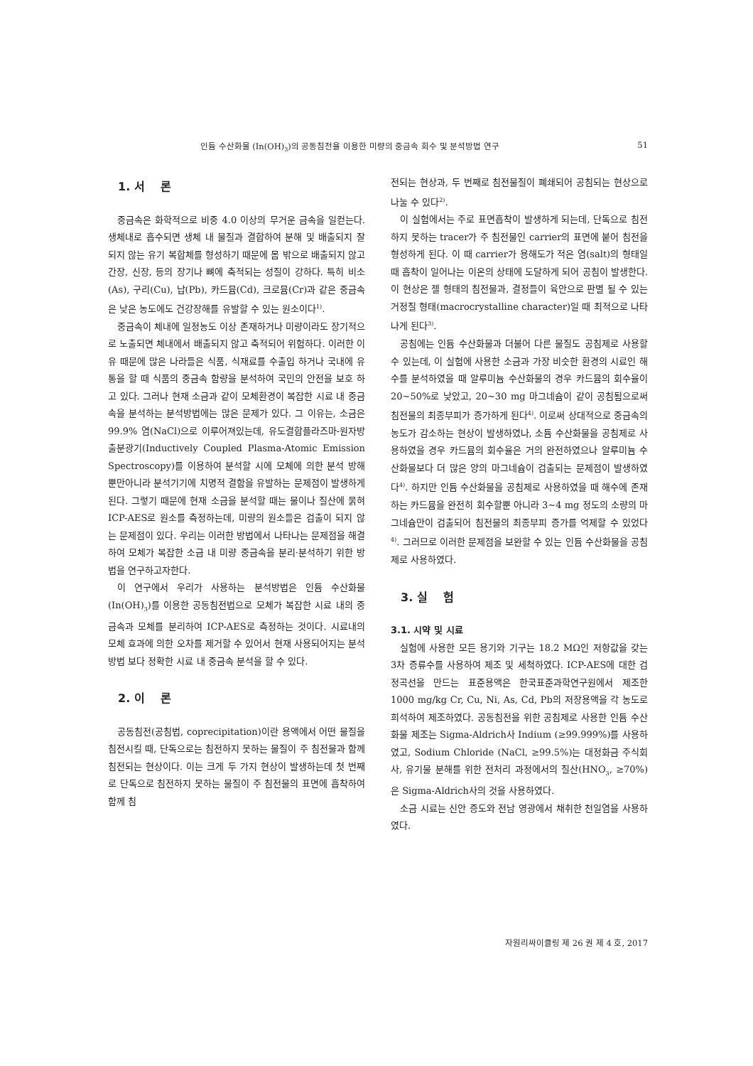인듐 수산화물 (In(OH)<sub>3</sub>)의 공동침전을 이용한 미량의 중금속 회수 및 분석방법 연구 51
1. 서 론
중금속은 화학적으로 비중 4.0 이상의 무거운 금속을 일컫는다. 생체내로 흡수되면 생체 내 물질과 결합하여 분해 및 배출되지 잘 되지 않는 유기 복합체를 형성하기 때문에 몸 밖으로 배출되지 않고 간장, 신장, 등의 장기나 뼈에 축적되는 성질이 강하다. 특히 비소(As), 구리(Cu), 납(Pb), 카드뮴(Cd), 크로뮴(Cr)과 같은 중금속은 낮은 농도에도 건강장해를 유발할 수 있는 원소이다<sup>1)</sup>.
중금속이 체내에 일정농도 이상 존재하거나 미량이라도 장기적으로 노출되면 체내에서 배출되지 않고 축적되어 위험하다. 이러한 이유 때문에 많은 나라들은 식품, 식재료를 수출입 하거나 국내에 유통을 할 때 식품의 중금속 함량을 분석하여 국민의 안전을 보호 하고 있다. 그러나 현재 소금과 같이 모체환경이 복잡한 시료 내 중금속을 분석하는 분석방법에는 많은 문제가 있다. 그 이유는, 소금은 99.9% 염(NaCl)으로 이루어져있는데, 유도결합플라즈마-원자방출분광기(Inductively Coupled Plasma-Atomic Emission Spectroscopy)를 이용하여 분석할 시에 모체에 의한 분석 방해 뿐만아니라 분석기기에 치명적 결함을 유발하는 문제점이 발생하게 된다. 그렇기 때문에 현재 소금을 분석할 때는 물이나 질산에 묽혀 ICP-AES로 원소를 측정하는데, 미량의 원소들은 검출이 되지 않는 문제점이 있다. 우리는 이러한 방법에서 나타나는 문제점을 해결하여 모체가 복잡한 소금 내 미량 중금속을 분리·분석하기 위한 방법을 연구하고자한다.
이 연구에서 우리가 사용하는 분석방법은 인듐 수산화물(In(OH)<sub>3</sub>)를 이용한 공동침전법으로 모체가 복잡한 시료 내의 중금속과 모체를 분리하여 ICP-AES로 측정하는 것이다. 시료내의 모체 효과에 의한 오차를 제거할 수 있어서 현재 사용되어지는 분석방법 보다 정확한 시료 내 중금속 분석을 할 수 있다.
2. 이 론
공동침전(공침법, coprecipitation)이란 용액에서 어떤 물질을 침전시킬 때, 단독으로는 침전하지 못하는 물질이 주 침전물과 함께 침전되는 현상이다. 이는 크게 두 가지 현상이 발생하는데 첫 번째로 단독으로 침전하지 못하는 물질이 주 침전물의 표면에 흡착하여 함께 침
전되는 현상과, 두 번째로 침전물질이 폐쇄되어 공침되는 현상으로 나눌 수 있다<sup>2)</sup>.
이 실험에서는 주로 표면흡착이 발생하게 되는데, 단독으로 침전하지 못하는 tracer가 주 침전물인 carrier의 표면에 붙어 침전을 형성하게 된다. 이 때 carrier가 용해도가 적은 염(salt)의 형태일 때 흡착이 일어나는 이온의 상태에 도달하게 되어 공침이 발생한다. 이 현상은 젤 형태의 침전물과, 결정들이 육안으로 판별 될 수 있는 거정질 형태(macrocrystalline character)일 때 최적으로 나타나게 된다<sup>3)</sup>.
공침에는 인듐 수산화물과 더불어 다른 물질도 공침제로 사용할 수 있는데, 이 실험에 사용한 소금과 가장 비슷한 환경의 시료인 해수를 분석하였을 때 알루미늄 수산화물의 경우 카드뮴의 회수율이 20~50%로 낮았고, 20~30 mg 마그네슘이 같이 공침됨으로써 침전물의 최종부피가 증가하게 된다<sup>4)</sup>. 이로써 상대적으로 중금속의 농도가 감소하는 현상이 발생하였나, 소듐 수산화물을 공침제로 사용하였을 경우 카드뮴의 회수율은 거의 완전하였으나 알루미늄 수산화물보다 더 많은 양의 마그네슘이 검출되는 문제점이 발생하였다<sup>4)</sup>. 하지만 인듐 수산화물을 공침제로 사용하였을 때 해수에 존재하는 카드뮴을 완전히 회수할뿐 아니라 3~4 mg 정도의 소량의 마그네슘만이 검출되어 침전물의 최종부피 증가를 억제할 수 있었다<sup>4)</sup>. 그러므로 이러한 문제점을 보완할 수 있는 인듐 수산화물을 공침제로 사용하였다.
3. 실 험
3.1. 시약 및 시료
실험에 사용한 모든 용기와 기구는 18.2 MΩ인 저항값을 갖는 3차 증류수를 사용하여 제조 및 세척하였다. ICP-AES에 대한 검정곡선을 만드는 표준용액은 한국표준과학연구원에서 제조한 1000 mg/kg Cr, Cu, Ni, As, Cd, Pb의 저장용액을 각 농도로 희석하여 제조하였다. 공동침전을 위한 공침제로 사용한 인듐 수산화물 제조는 Sigma-Aldrich사 Indium (≥99.999%)를 사용하였고, Sodium Chloride (NaCl, ≥99.5%)는 대정화금 주식회사, 유기물 분해를 위한 전처리 과정에서의 질산(HNO<sub>3</sub>, ≥70%)은 Sigma-Aldrich사의 것을 사용하였다.
소금 시료는 신안 증도와 전남 영광에서 채취한 천일염을 사용하였다.
자원리싸이클링 제 26 권 제 4 호, 2017